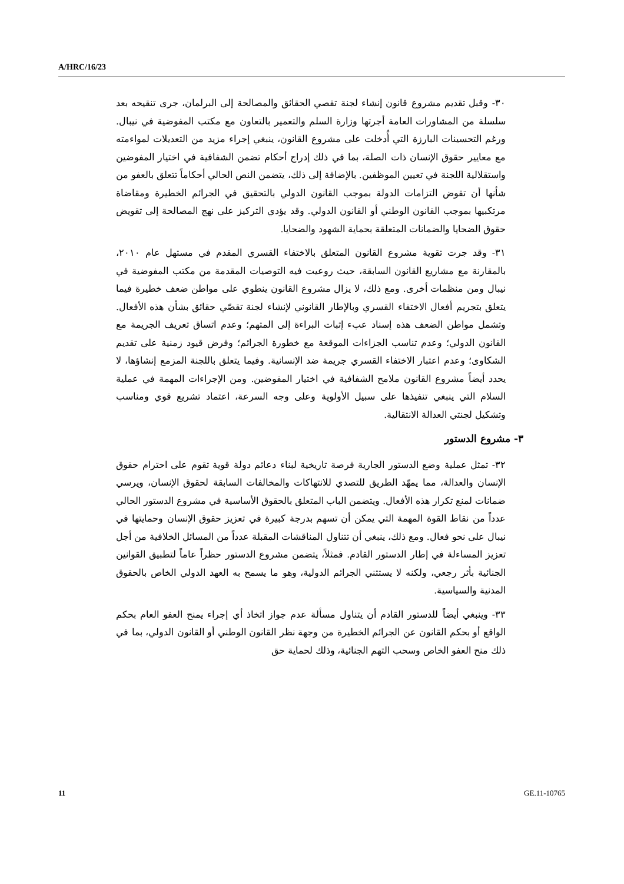A/HRC/16/23
٣٠- وقبل تقديم مشروع قانون إنشاء لجنة تقصي الحقائق والمصالحة إلى البرلمان، جرى تنقيحه بعد سلسلة من المشاورات العامة أجرتها وزارة السلم والتعمير بالتعاون مع مكتب المفوضية في نيبال. ورغم التحسينات البارزة التي أُدخلت على مشروع القانون، ينبغي إجراء مزيد من التعديلات لمواءمته مع معايير حقوق الإنسان ذات الصلة، بما في ذلك إدراج أحكام تضمن الشفافية في اختيار المفوضين واستقلالية اللجنة في تعيين الموظفين. بالإضافة إلى ذلك، يتضمن النص الحالي أحكاماً تتعلق بالعفو من شأنها أن تقوض التزامات الدولة بموجب القانون الدولي بالتحقيق في الجرائم الخطيرة ومقاضاة مرتكبيها بموجب القانون الوطني أو القانون الدولي. وقد يؤدي التركيز على نهج المصالحة إلى تقويض حقوق الضحايا والضمانات المتعلقة بحماية الشهود والضحايا.
٣١- وقد جرت تقوية مشروع القانون المتعلق بالاختفاء القسري المقدم في مستهل عام ٢٠١٠، بالمقارنة مع مشاريع القانون السابقة، حيث روعيت فيه التوصيات المقدمة من مكتب المفوضية في نيبال ومن منظمات أخرى. ومع ذلك، لا يزال مشروع القانون ينطوي على مواطن ضعف خطيرة فيما يتعلق بتجريم أفعال الاختفاء القسري وبالإطار القانوني لإنشاء لجنة تقصّي حقائق بشأن هذه الأفعال. وتشمل مواطن الضعف هذه إسناد عبء إثبات البراءة إلى المتهم؛ وعدم اتساق تعريف الجريمة مع القانون الدولي؛ وعدم تناسب الجزاءات الموقعة مع خطورة الجرائم؛ وفرض قيود زمنية على تقديم الشكاوى؛ وعدم اعتبار الاختفاء القسري جريمة ضد الإنسانية. وفيما يتعلق باللجنة المزمع إنشاؤها، لا يحدد أيضاً مشروع القانون ملامح الشفافية في اختيار المفوضين. ومن الإجراءات المهمة في عملية السلام التي ينبغي تنفيذها على سبيل الأولوية وعلى وجه السرعة، اعتماد تشريع قوي ومناسب وتشكيل لجنتي العدالة الانتقالية.
٣- مشروع الدستور
٣٢- تمثل عملية وضع الدستور الجارية فرصة تاريخية لبناء دعائم دولة قوية تقوم على احترام حقوق الإنسان والعدالة، مما يمهّد الطريق للتصدي للانتهاكات والمخالفات السابقة لحقوق الإنسان، ويرسي ضمانات لمنع تكرار هذه الأفعال. ويتضمن الباب المتعلق بالحقوق الأساسية في مشروع الدستور الحالي عدداً من نقاط القوة المهمة التي يمكن أن تسهم بدرجة كبيرة في تعزيز حقوق الإنسان وحمايتها في نيبال على نحو فعال. ومع ذلك، ينبغي أن تتناول المناقشات المقبلة عدداً من المسائل الخلافية من أجل تعزيز المساءلة في إطار الدستور القادم. فمثلاً، يتضمن مشروع الدستور حظراً عاماً لتطبيق القوانين الجنائية بأثر رجعي، ولكنه لا يستثني الجرائم الدولية، وهو ما يسمح به العهد الدولي الخاص بالحقوق المدنية والسياسية.
٣٣- وينبغي أيضاً للدستور القادم أن يتناول مسألة عدم جواز اتخاذ أي إجراء يمنح العفو العام بحكم الواقع أو بحكم القانون عن الجرائم الخطيرة من وجهة نظر القانون الوطني أو القانون الدولي، بما في ذلك منح العفو الخاص وسحب التهم الجنائية، وذلك لحماية حق
11 GE.11-10765